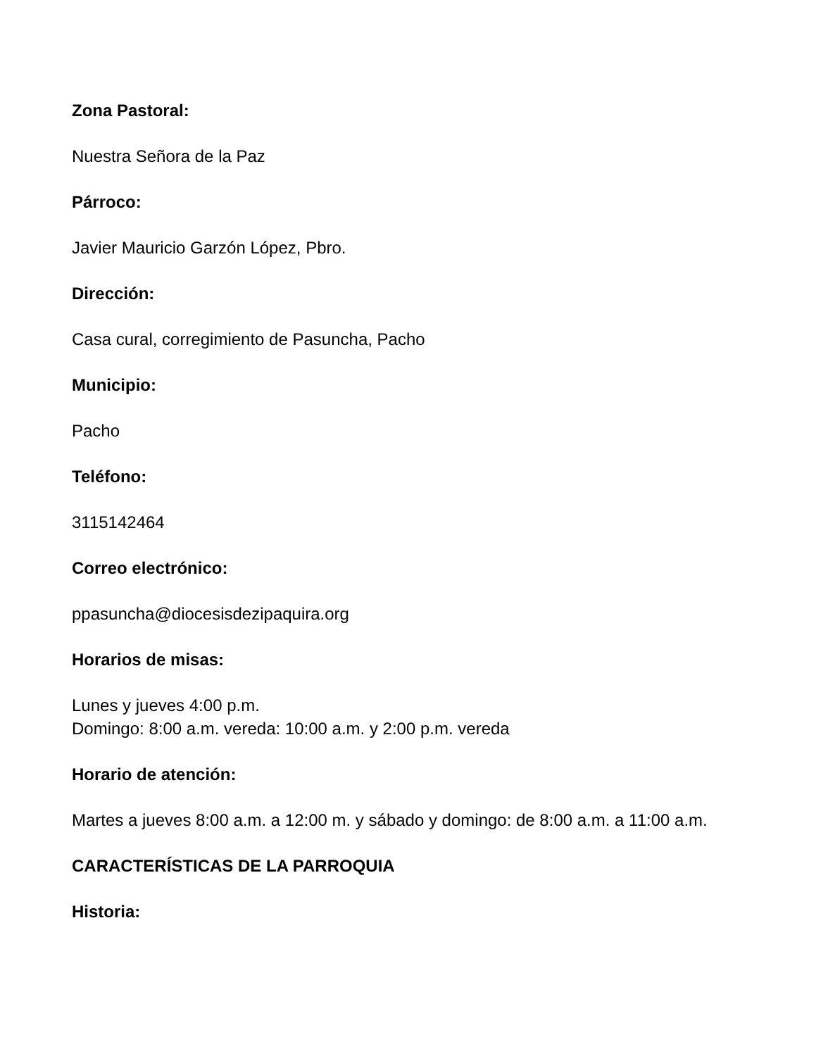Zona Pastoral:
Nuestra Señora de la Paz
Párroco:
Javier Mauricio Garzón López, Pbro.
Dirección:
Casa cural, corregimiento de Pasuncha, Pacho
Municipio:
Pacho
Teléfono:
3115142464
Correo electrónico:
ppasuncha@diocesisdezipaquira.org
Horarios de misas:
Lunes y jueves 4:00 p.m.
Domingo: 8:00 a.m. vereda: 10:00 a.m. y 2:00 p.m. vereda
Horario de atención:
Martes a jueves 8:00 a.m. a 12:00 m. y sábado y domingo: de 8:00 a.m. a 11:00 a.m.
CARACTERÍSTICAS DE LA PARROQUIA
Historia: